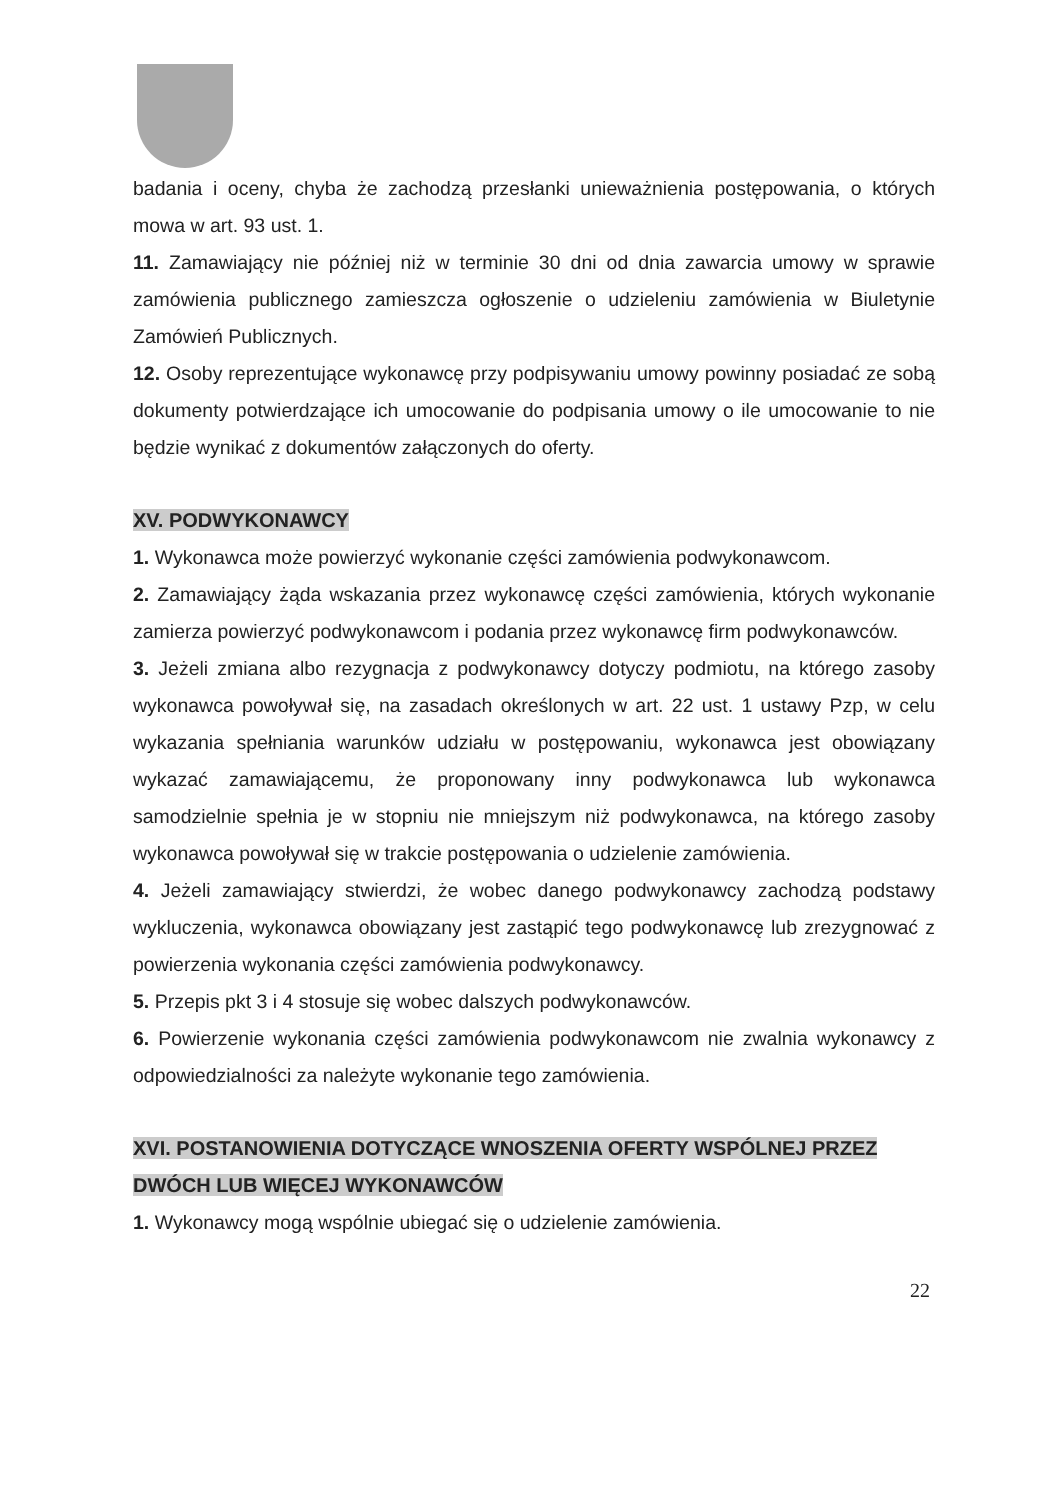badania i oceny, chyba że zachodzą przesłanki unieważnienia postępowania, o których mowa w art. 93 ust. 1.
11. Zamawiający nie później niż w terminie 30 dni od dnia zawarcia umowy w sprawie zamówienia publicznego zamieszcza ogłoszenie o udzieleniu zamówienia w Biuletynie Zamówień Publicznych.
12. Osoby reprezentujące wykonawcę przy podpisywaniu umowy powinny posiadać ze sobą dokumenty potwierdzające ich umocowanie do podpisania umowy o ile umocowanie to nie będzie wynikać z dokumentów załączonych do oferty.
XV. PODWYKONAWCY
1. Wykonawca może powierzyć wykonanie części zamówienia podwykonawcom.
2. Zamawiający żąda wskazania przez wykonawcę części zamówienia, których wykonanie zamierza powierzyć podwykonawcom i podania przez wykonawcę firm podwykonawców.
3. Jeżeli zmiana albo rezygnacja z podwykonawcy dotyczy podmiotu, na którego zasoby wykonawca powoływał się, na zasadach określonych w art. 22 ust. 1 ustawy Pzp, w celu wykazania spełniania warunków udziału w postępowaniu, wykonawca jest obowiązany wykazać zamawiającemu, że proponowany inny podwykonawca lub wykonawca samodzielnie spełnia je w stopniu nie mniejszym niż podwykonawca, na którego zasoby wykonawca powoływał się w trakcie postępowania o udzielenie zamówienia.
4. Jeżeli zamawiający stwierdzi, że wobec danego podwykonawcy zachodzą podstawy wykluczenia, wykonawca obowiązany jest zastąpić tego podwykonawcę lub zrezygnować z powierzenia wykonania części zamówienia podwykonawcy.
5. Przepis pkt 3 i 4 stosuje się wobec dalszych podwykonawców.
6. Powierzenie wykonania części zamówienia podwykonawcom nie zwalnia wykonawcy z odpowiedzialności za należyte wykonanie tego zamówienia.
XVI. POSTANOWIENIA DOTYCZĄCE WNOSZENIA OFERTY WSPÓLNEJ PRZEZ DWÓCH LUB WIĘCEJ WYKONAWCÓW
1. Wykonawcy mogą wspólnie ubiegać się o udzielenie zamówienia.
22